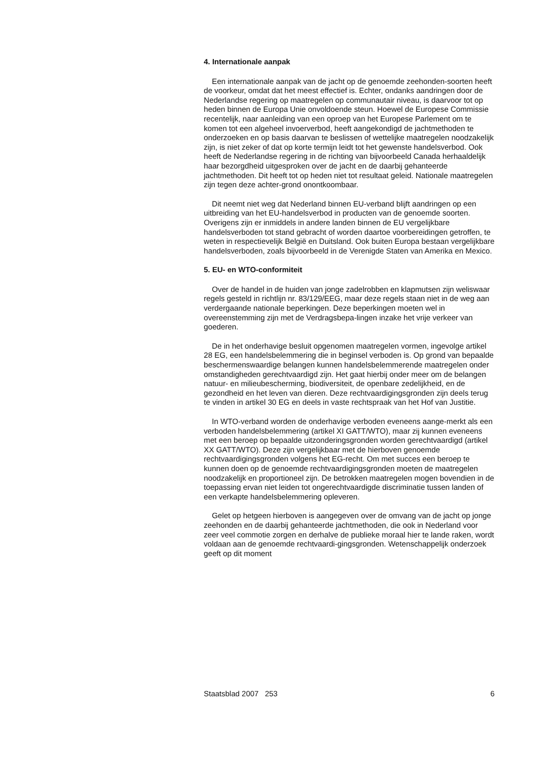4. Internationale aanpak
Een internationale aanpak van de jacht op de genoemde zeehonden-soorten heeft de voorkeur, omdat dat het meest effectief is. Echter, ondanks aandringen door de Nederlandse regering op maatregelen op communautair niveau, is daarvoor tot op heden binnen de Europa Unie onvoldoende steun. Hoewel de Europese Commissie recentelijk, naar aanleiding van een oproep van het Europese Parlement om te komen tot een algeheel invoerverbod, heeft aangekondigd de jachtmethoden te onderzoeken en op basis daarvan te beslissen of wettelijke maatregelen noodzakelijk zijn, is niet zeker of dat op korte termijn leidt tot het gewenste handelsverbod. Ook heeft de Nederlandse regering in de richting van bijvoorbeeld Canada herhaaldelijk haar bezorgdheid uitgesproken over de jacht en de daarbij gehanteerde jachtmethoden. Dit heeft tot op heden niet tot resultaat geleid. Nationale maatregelen zijn tegen deze achter-grond onontkoombaar.
Dit neemt niet weg dat Nederland binnen EU-verband blijft aandringen op een uitbreiding van het EU-handelsverbod in producten van de genoemde soorten. Overigens zijn er inmiddels in andere landen binnen de EU vergelijkbare handelsverboden tot stand gebracht of worden daartoe voorbereidingen getroffen, te weten in respectievelijk België en Duitsland. Ook buiten Europa bestaan vergelijkbare handelsverboden, zoals bijvoorbeeld in de Verenigde Staten van Amerika en Mexico.
5. EU- en WTO-conformiteit
Over de handel in de huiden van jonge zadelrobben en klapmutsen zijn weliswaar regels gesteld in richtlijn nr. 83/129/EEG, maar deze regels staan niet in de weg aan verdergaande nationale beperkingen. Deze beperkingen moeten wel in overeenstemming zijn met de Verdragsbepa-lingen inzake het vrije verkeer van goederen.
De in het onderhavige besluit opgenomen maatregelen vormen, ingevolge artikel 28 EG, een handelsbelemmering die in beginsel verboden is. Op grond van bepaalde beschermenswaardige belangen kunnen handelsbelemmerende maatregelen onder omstandigheden gerechtvaardigd zijn. Het gaat hierbij onder meer om de belangen natuur- en milieubescherming, biodiversiteit, de openbare zedelijkheid, en de gezondheid en het leven van dieren. Deze rechtvaardigingsgronden zijn deels terug te vinden in artikel 30 EG en deels in vaste rechtspraak van het Hof van Justitie.
In WTO-verband worden de onderhavige verboden eveneens aange-merkt als een verboden handelsbelemmering (artikel XI GATT/WTO), maar zij kunnen eveneens met een beroep op bepaalde uitzonderingsgronden worden gerechtvaardigd (artikel XX GATT/WTO). Deze zijn vergelijkbaar met de hierboven genoemde rechtvaardigingsgronden volgens het EG-recht. Om met succes een beroep te kunnen doen op de genoemde rechtvaardigingsgronden moeten de maatregelen noodzakelijk en proportioneel zijn. De betrokken maatregelen mogen bovendien in de toepassing ervan niet leiden tot ongerechtvaardigde discriminatie tussen landen of een verkapte handelsbelemmering opleveren.
Gelet op hetgeen hierboven is aangegeven over de omvang van de jacht op jonge zeehonden en de daarbij gehanteerde jachtmethoden, die ook in Nederland voor zeer veel commotie zorgen en derhalve de publieke moraal hier te lande raken, wordt voldaan aan de genoemde rechtvaardi-gingsgronden. Wetenschappelijk onderzoek geeft op dit moment
Staatsblad 2007 253 6